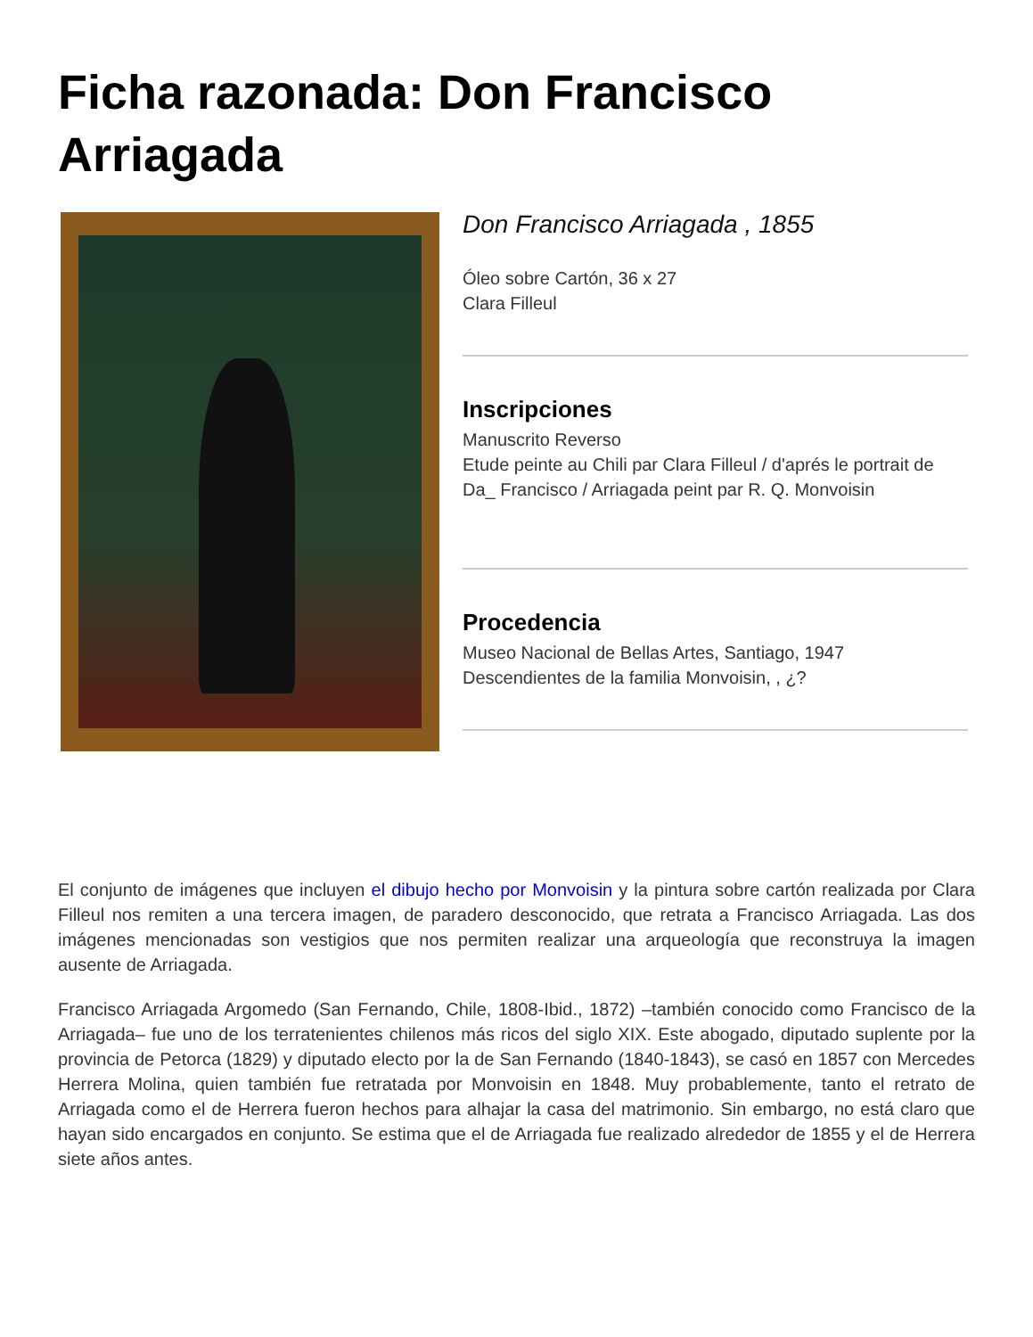Ficha razonada: Don Francisco Arriagada
Don Francisco Arriagada , 1855
Óleo sobre Cartón, 36 x 27
Clara Filleul
Inscripciones
Manuscrito Reverso
Etude peinte au Chili par Clara Filleul / d'aprés le portrait de Da_ Francisco / Arriagada peint par R. Q. Monvoisin
Procedencia
Museo Nacional de Bellas Artes, Santiago, 1947
Descendientes de la familia Monvoisin, , ¿?
El conjunto de imágenes que incluyen el dibujo hecho por Monvoisin y la pintura sobre cartón realizada por Clara Filleul nos remiten a una tercera imagen, de paradero desconocido, que retrata a Francisco Arriagada. Las dos imágenes mencionadas son vestigios que nos permiten realizar una arqueología que reconstruya la imagen ausente de Arriagada.
Francisco Arriagada Argomedo (San Fernando, Chile, 1808-Ibid., 1872) –también conocido como Francisco de la Arriagada– fue uno de los terratenientes chilenos más ricos del siglo XIX. Este abogado, diputado suplente por la provincia de Petorca (1829) y diputado electo por la de San Fernando (1840-1843), se casó en 1857 con Mercedes Herrera Molina, quien también fue retratada por Monvoisin en 1848. Muy probablemente, tanto el retrato de Arriagada como el de Herrera fueron hechos para alhajar la casa del matrimonio. Sin embargo, no está claro que hayan sido encargados en conjunto. Se estima que el de Arriagada fue realizado alrededor de 1855 y el de Herrera siete años antes.